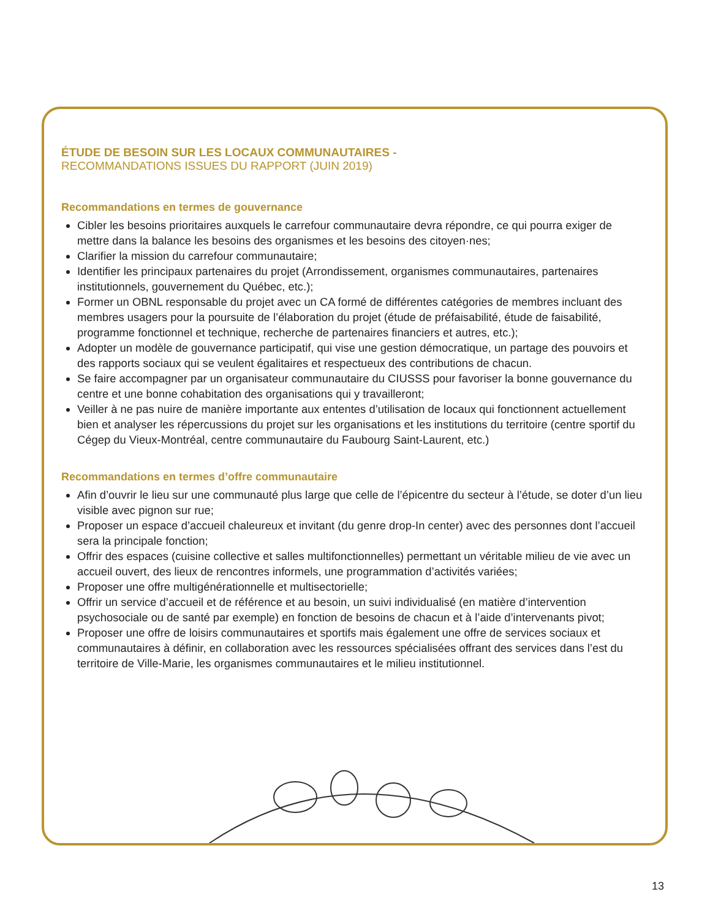ÉTUDE DE BESOIN SUR LES LOCAUX COMMUNAUTAIRES -
RECOMMANDATIONS ISSUES DU RAPPORT (JUIN 2019)
Recommandations en termes de gouvernance
Cibler les besoins prioritaires auxquels le carrefour communautaire devra répondre, ce qui pourra exiger de mettre dans la balance les besoins des organismes et les besoins des citoyen·nes;
Clarifier la mission du carrefour communautaire;
Identifier les principaux partenaires du projet (Arrondissement, organismes communautaires, partenaires institutionnels, gouvernement du Québec, etc.);
Former un OBNL responsable du projet avec un CA formé de différentes catégories de membres incluant des membres usagers pour la poursuite de l’élaboration du projet (étude de préfaisabilité, étude de faisabilité, programme fonctionnel et technique, recherche de partenaires financiers et autres, etc.);
Adopter un modèle de gouvernance participatif, qui vise une gestion démocratique, un partage des pouvoirs et des rapports sociaux qui se veulent égalitaires et respectueux des contributions de chacun.
Se faire accompagner par un organisateur communautaire du CIUSSS pour favoriser la bonne gouvernance du centre et une bonne cohabitation des organisations qui y travailleront;
Veiller à ne pas nuire de manière importante aux ententes d’utilisation de locaux qui fonctionnent actuellement bien et analyser les répercussions du projet sur les organisations et les institutions du territoire (centre sportif du Cégep du Vieux-Montréal, centre communautaire du Faubourg Saint-Laurent, etc.)
Recommandations en termes d’offre communautaire
Afin d’ouvrir le lieu sur une communauté plus large que celle de l’épicentre du secteur à l’étude, se doter d’un lieu visible avec pignon sur rue;
Proposer un espace d’accueil chaleureux et invitant (du genre drop-In center) avec des personnes dont l’accueil sera la principale fonction;
Offrir des espaces (cuisine collective et salles multifonctionnelles) permettant un véritable milieu de vie avec un accueil ouvert, des lieux de rencontres informels, une programmation d’activités variées;
Proposer une offre multigénérationnelle et multisectorielle;
Offrir un service d’accueil et de référence et au besoin, un suivi individualisé (en matière d’intervention psychosociale ou de santé par exemple) en fonction de besoins de chacun et à l’aide d’intervenants pivot;
Proposer une offre de loisirs communautaires et sportifs mais également une offre de services sociaux et communautaires à définir, en collaboration avec les ressources spécialisées offrant des services dans l’est du territoire de Ville-Marie, les organismes communautaires et le milieu institutionnel.
13